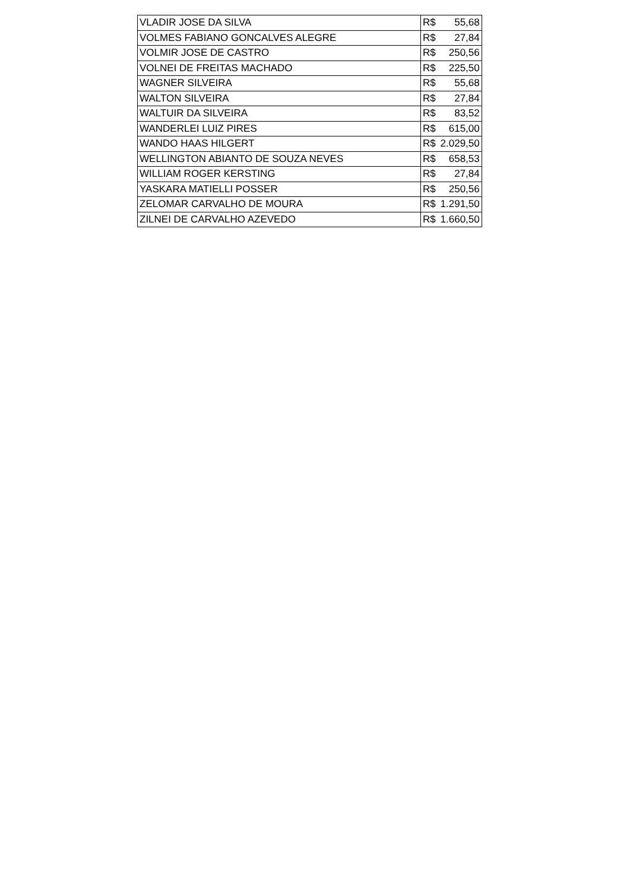| VLADIR JOSE DA SILVA | R$ | 55,68 |
| VOLMES FABIANO GONCALVES ALEGRE | R$ | 27,84 |
| VOLMIR JOSE DE CASTRO | R$ | 250,56 |
| VOLNEI DE FREITAS MACHADO | R$ | 225,50 |
| WAGNER SILVEIRA | R$ | 55,68 |
| WALTON SILVEIRA | R$ | 27,84 |
| WALTUIR DA SILVEIRA | R$ | 83,52 |
| WANDERLEI LUIZ PIRES | R$ | 615,00 |
| WANDO HAAS HILGERT | R$ | 2.029,50 |
| WELLINGTON ABIANTO DE SOUZA NEVES | R$ | 658,53 |
| WILLIAM ROGER KERSTING | R$ | 27,84 |
| YASKARA MATIELLI POSSER | R$ | 250,56 |
| ZELOMAR CARVALHO DE MOURA | R$ | 1.291,50 |
| ZILNEI DE CARVALHO AZEVEDO | R$ | 1.660,50 |